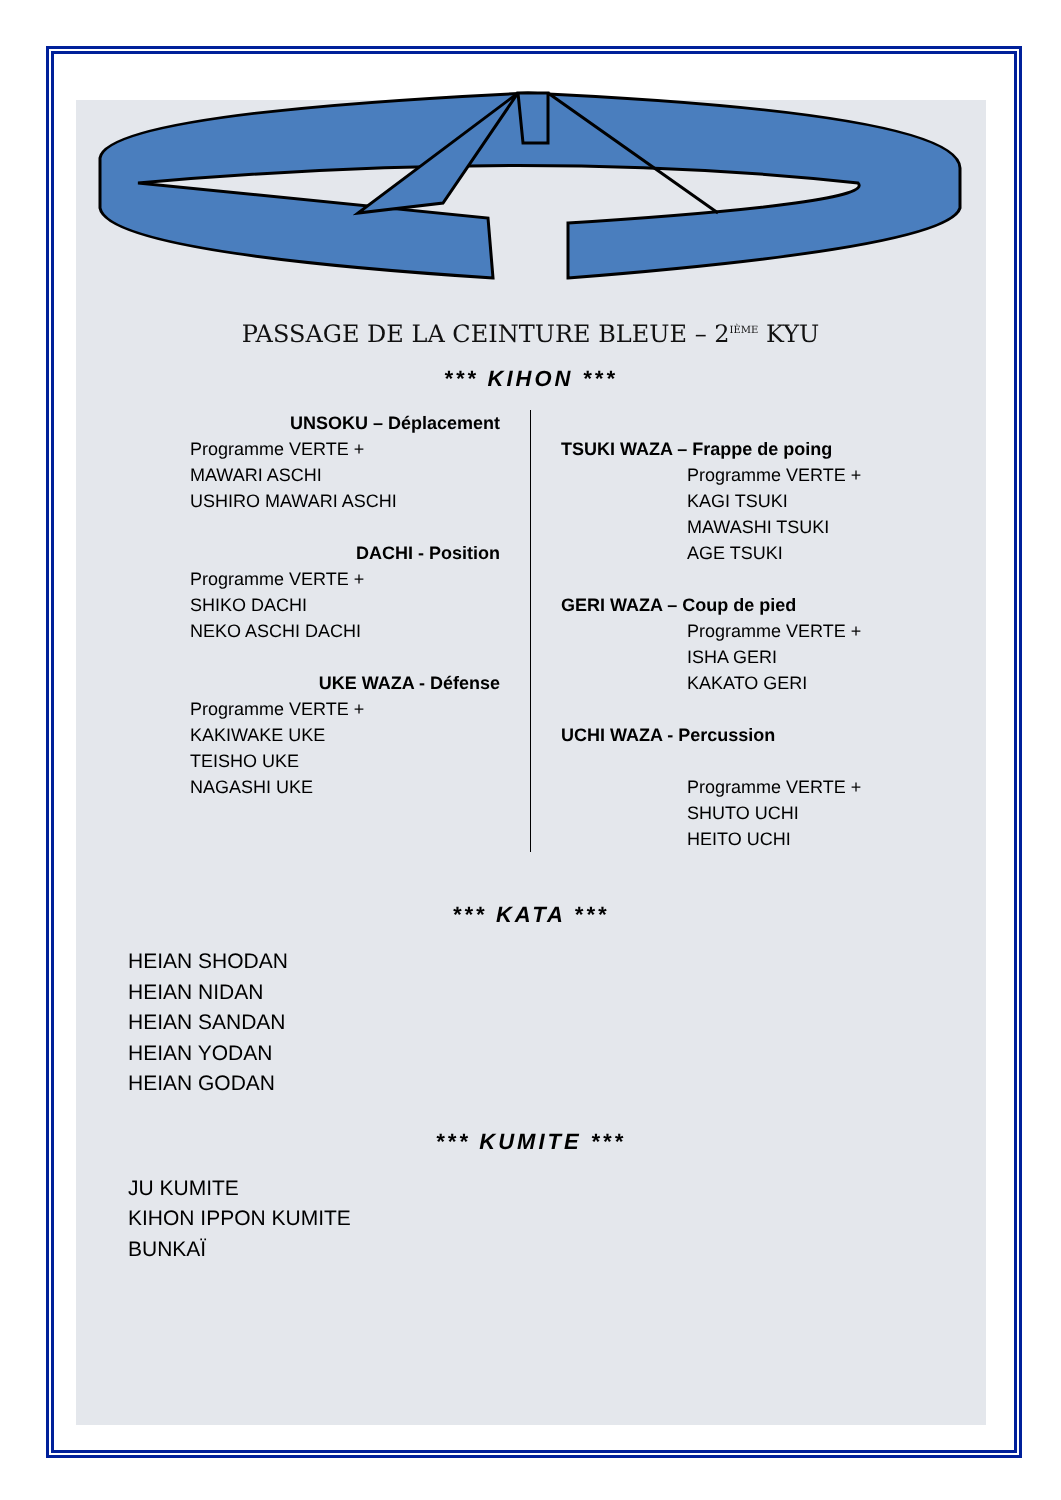PASSAGE DE LA CEINTURE BLEUE – 2<sup>IÈME</sup> KYU
*** KIHON ***
UNSOKU – Déplacement
Programme VERTE +
MAWARI ASCHI
USHIRO MAWARI ASCHI
DACHI - Position
Programme VERTE +
SHIKO DACHI
NEKO ASCHI DACHI
UKE WAZA - Défense
Programme VERTE +
KAKIWAKE UKE
TEISHO UKE
NAGASHI UKE
TSUKI WAZA – Frappe de poing
Programme VERTE +
KAGI TSUKI
MAWASHI TSUKI
AGE TSUKI
GERI WAZA – Coup de pied
Programme VERTE +
ISHA GERI
KAKATO GERI
UCHI WAZA - Percussion
Programme VERTE +
SHUTO UCHI
HEITO UCHI
*** KATA ***
HEIAN SHODAN
HEIAN NIDAN
HEIAN SANDAN
HEIAN YODAN
HEIAN GODAN
*** KUMITE ***
JU KUMITE
KIHON IPPON KUMITE
BUNKAÏ